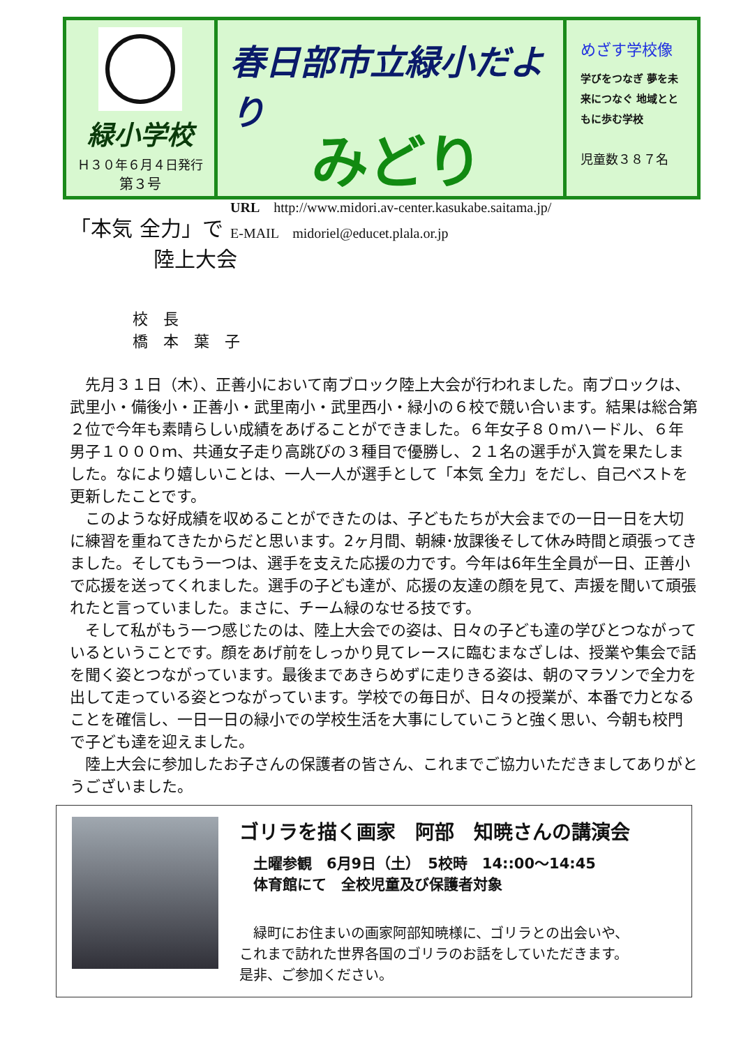緑小学校
Ｈ３０年６月４日発行
第３号
春日部市立緑小だより
みどり
URL　http://www.midori.av-center.kasukabe.saitama.jp/
E-MAIL　midoriel@educet.plala.or.jp
めざす学校像
学びをつなぎ 夢を未来につなぐ 地域とともに歩む学校
児童数３８７名
「本気 全力」で
　　　　陸上大会
校　長
橋　本　葉　子
先月３１日（木）、正善小において南ブロック陸上大会が行われました。南ブロックは、武里小・備後小・正善小・武里南小・武里西小・緑小の６校で競い合います。結果は総合第２位で今年も素晴らしい成績をあげることができました。６年女子８０ｍハードル、６年男子１０００ｍ、共通女子走り高跳びの３種目で優勝し、２１名の選手が入賞を果たしました。なにより嬉しいことは、一人一人が選手として「本気 全力」をだし、自己ベストを更新したことです。
このような好成績を収めることができたのは、子どもたちが大会までの一日一日を大切に練習を重ねてきたからだと思います。2ヶ月間、朝練･放課後そして休み時間と頑張ってきました。そしてもう一つは、選手を支えた応援の力です。今年は6年生全員が一日、正善小で応援を送ってくれました。選手の子ども達が、応援の友達の顔を見て、声援を聞いて頑張れたと言っていました。まさに、チーム緑のなせる技です。
そして私がもう一つ感じたのは、陸上大会での姿は、日々の子ども達の学びとつながっているということです。顔をあげ前をしっかり見てレースに臨むまなざしは、授業や集会で話を聞く姿とつながっています。最後まであきらめずに走りきる姿は、朝のマラソンで全力を出して走っている姿とつながっています。学校での毎日が、日々の授業が、本番で力となることを確信し、一日一日の緑小での学校生活を大事にしていこうと強く思い、今朝も校門で子ども達を迎えました。
陸上大会に参加したお子さんの保護者の皆さん、これまでご協力いただきましてありがとうございました。
ゴリラを描く画家　阿部　知暁さんの講演会
土曜参観　6月9日（土）　5校時　14::00～14:45
体育館にて　全校児童及び保護者対象
緑町にお住まいの画家阿部知暁様に、ゴリラとの出会いや、
これまで訪れた世界各国のゴリラのお話をしていただきます。
是非、ご参加ください。